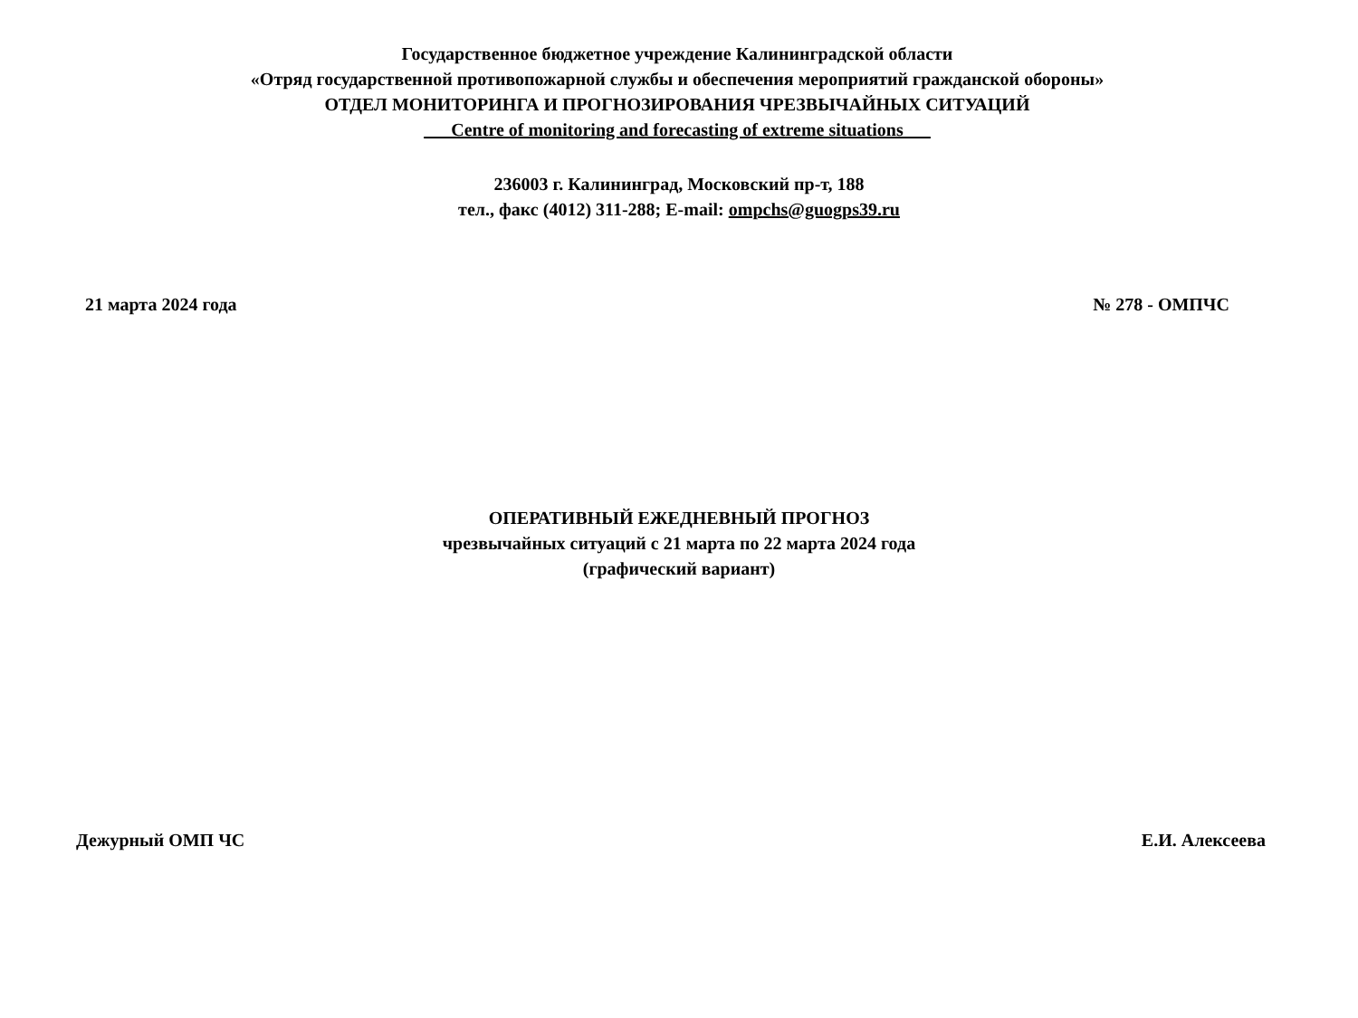Государственное бюджетное учреждение Калининградской области
«Отряд государственной противопожарной службы и обеспечения мероприятий гражданской обороны»
ОТДЕЛ МОНИТОРИНГА И ПРОГНОЗИРОВАНИЯ ЧРЕЗВЫЧАЙНЫХ СИТУАЦИЙ
___Centre of monitoring and forecasting of extreme situations___
236003 г. Калининград, Московский пр-т, 188
тел., факс (4012) 311-288; E-mail: ompchs@guogps39.ru
21 марта 2024 года № 278 - ОМПЧС
ОПЕРАТИВНЫЙ ЕЖЕДНЕВНЫЙ ПРОГНОЗ
чрезвычайных ситуаций с 21 марта по 22 марта 2024 года
(графический вариант)
Дежурный ОМП ЧС Е.И. Алексеева